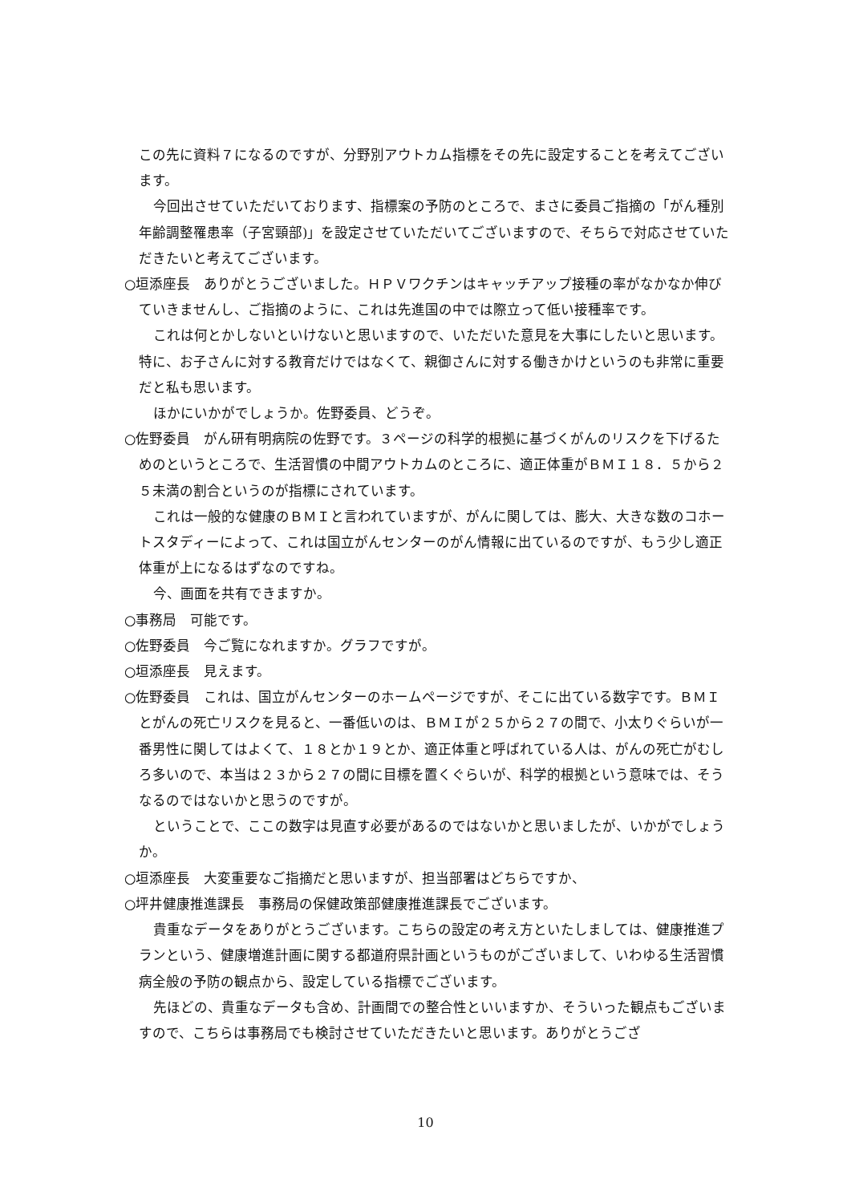この先に資料７になるのですが、分野別アウトカム指標をその先に設定することを考えてございます。
今回出させていただいております、指標案の予防のところで、まさに委員ご指摘の「がん種別年齢調整罹患率（子宮頸部)」を設定させていただいてございますので、そちらで対応させていただきたいと考えてございます。
○垣添座長　ありがとうございました。ＨＰＶワクチンはキャッチアップ接種の率がなかなか伸びていきませんし、ご指摘のように、これは先進国の中では際立って低い接種率です。
これは何とかしないといけないと思いますので、いただいた意見を大事にしたいと思います。特に、お子さんに対する教育だけではなくて、親御さんに対する働きかけというのも非常に重要だと私も思います。
ほかにいかがでしょうか。佐野委員、どうぞ。
○佐野委員　がん研有明病院の佐野です。３ページの科学的根拠に基づくがんのリスクを下げるためのというところで、生活習慣の中間アウトカムのところに、適正体重がＢＭＩ１８．５から２５未満の割合というのが指標にされています。
これは一般的な健康のＢＭＩと言われていますが、がんに関しては、膨大、大きな数のコホートスタディーによって、これは国立がんセンターのがん情報に出ているのですが、もう少し適正体重が上になるはずなのですね。
今、画面を共有できますか。
○事務局　可能です。
○佐野委員　今ご覧になれますか。グラフですが。
○垣添座長　見えます。
○佐野委員　これは、国立がんセンターのホームページですが、そこに出ている数字です。ＢＭＩとがんの死亡リスクを見ると、一番低いのは、ＢＭＩが２５から２７の間で、小太りぐらいが一番男性に関してはよくて、１８とか１９とか、適正体重と呼ばれている人は、がんの死亡がむしろ多いので、本当は２３から２７の間に目標を置くぐらいが、科学的根拠という意味では、そうなるのではないかと思うのですが。
ということで、ここの数字は見直す必要があるのではないかと思いましたが、いかがでしょうか。
○垣添座長　大変重要なご指摘だと思いますが、担当部署はどちらですか、
○坪井健康推進課長　事務局の保健政策部健康推進課長でございます。
貴重なデータをありがとうございます。こちらの設定の考え方といたしましては、健康推進プランという、健康増進計画に関する都道府県計画というものがございまして、いわゆる生活習慣病全般の予防の観点から、設定している指標でございます。
先ほどの、貴重なデータも含め、計画間での整合性といいますか、そういった観点もございますので、こちらは事務局でも検討させていただきたいと思います。ありがとうござ
10